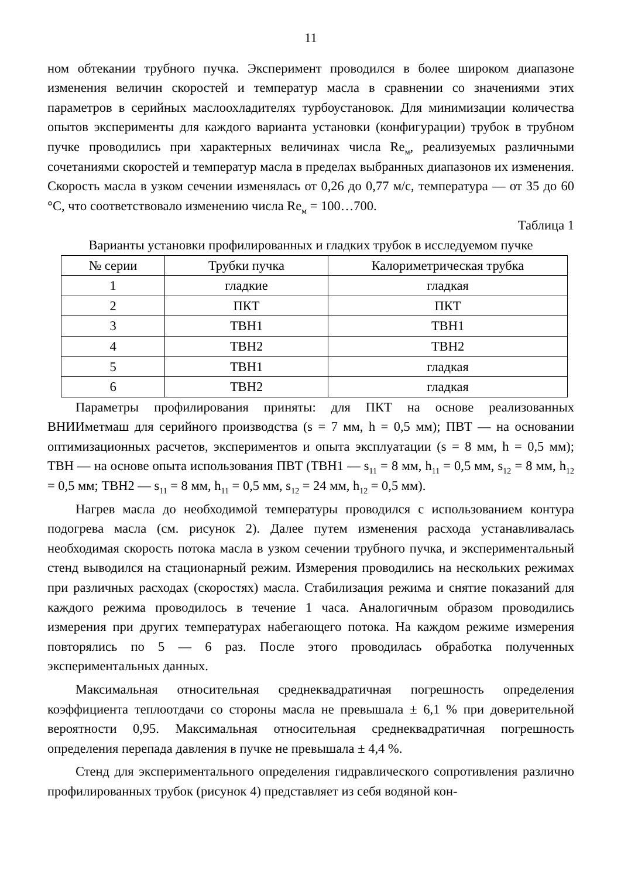11
ном обтекании трубного пучка. Эксперимент проводился в более широком диапазоне изменения величин скоростей и температур масла в сравнении со значениями этих параметров в серийных маслоохладителях турбоустановок. Для минимизации количества опытов эксперименты для каждого варианта установки (конфигурации) трубок в трубном пучке проводились при характерных величинах числа Re<sub>м</sub>, реализуемых различными сочетаниями скоростей и температур масла в пределах выбранных диапазонов их изменения. Скорость масла в узком сечении изменялась от 0,26 до 0,77 м/с, температура — от 35 до 60 °С, что соответствовало изменению числа Re<sub>м</sub> = 100…700.
Таблица 1
Варианты установки профилированных и гладких трубок в исследуемом пучке
| № серии | Трубки пучка | Калориметрическая трубка |
| --- | --- | --- |
| 1 | гладкие | гладкая |
| 2 | ПКТ | ПКТ |
| 3 | ТВН1 | ТВН1 |
| 4 | ТВН2 | ТВН2 |
| 5 | ТВН1 | гладкая |
| 6 | ТВН2 | гладкая |
Параметры профилирования приняты: для ПКТ на основе реализованных ВНИИметмаш для серийного производства (s = 7 мм, h = 0,5 мм); ПВТ — на основании оптимизационных расчетов, экспериментов и опыта эксплуатации (s = 8 мм, h = 0,5 мм); ТВН — на основе опыта использования ПВТ (ТВН1 — s<sub>11</sub> = 8 мм, h<sub>11</sub> = 0,5 мм, s<sub>12</sub> = 8 мм, h<sub>12</sub> = 0,5 мм; ТВН2 — s<sub>11</sub> = 8 мм, h<sub>11</sub> = 0,5 мм, s<sub>12</sub> = 24 мм, h<sub>12</sub> = 0,5 мм).
Нагрев масла до необходимой температуры проводился с использованием контура подогрева масла (см. рисунок 2). Далее путем изменения расхода устанавливалась необходимая скорость потока масла в узком сечении трубного пучка, и экспериментальный стенд выводился на стационарный режим. Измерения проводились на нескольких режимах при различных расходах (скоростях) масла. Стабилизация режима и снятие показаний для каждого режима проводилось в течение 1 часа. Аналогичным образом проводились измерения при других температурах набегающего потока. На каждом режиме измерения повторялись по 5 — 6 раз. После этого проводилась обработка полученных экспериментальных данных.
Максимальная относительная среднеквадратичная погрешность определения коэффициента теплоотдачи со стороны масла не превышала ± 6,1 % при доверительной вероятности 0,95. Максимальная относительная среднеквадратичная погрешность определения перепада давления в пучке не превышала ± 4,4 %.
Стенд для экспериментального определения гидравлического сопротивления различно профилированных трубок (рисунок 4) представляет из себя водяной кон-